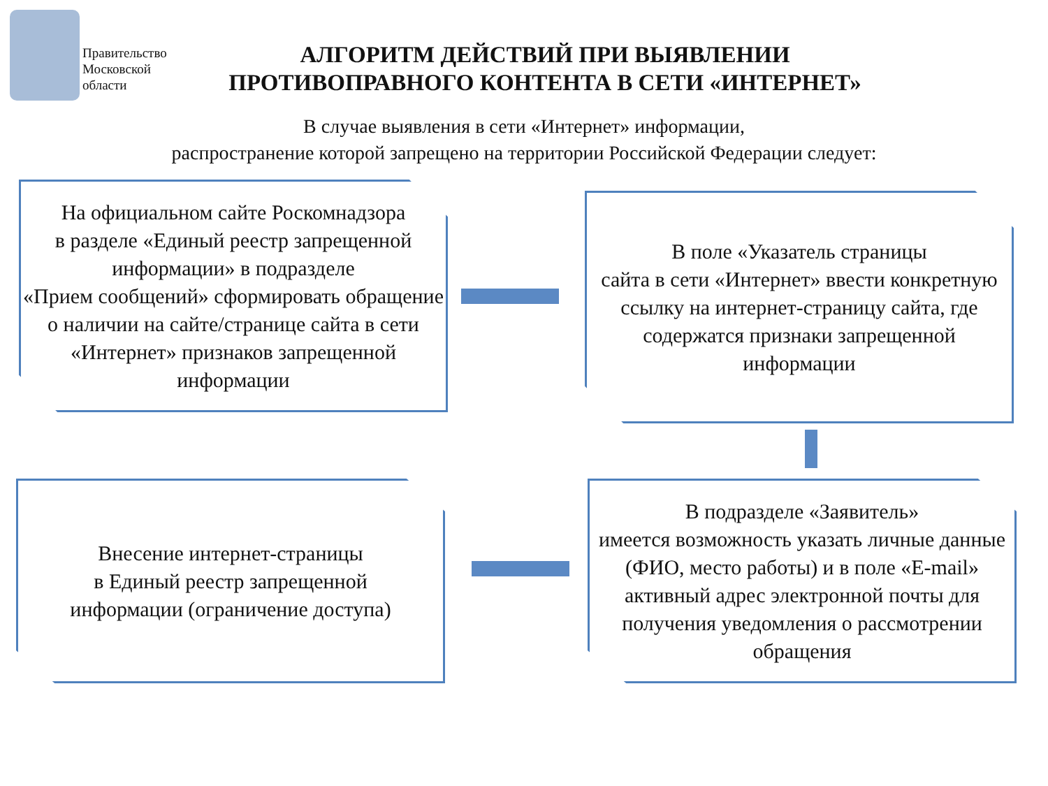Правительство
Московской
области
АЛГОРИТМ ДЕЙСТВИЙ ПРИ ВЫЯВЛЕНИИ
ПРОТИВОПРАВНОГО КОНТЕНТА В СЕТИ «ИНТЕРНЕТ»
В случае выявления в сети «Интернет» информации,
распространение которой запрещено на территории Российской Федерации следует:
На официальном сайте Роскомнадзора
в разделе «Единый реестр запрещенной информации» в подразделе
«Прием сообщений» сформировать обращение о наличии на сайте/странице сайта в сети «Интернет» признаков запрещенной информации
В поле «Указатель страницы
сайта в сети «Интернет» ввести конкретную ссылку на интернет-страницу сайта, где содержатся признаки запрещенной информации
В подразделе «Заявитель»
имеется возможность указать личные данные (ФИО, место работы) и в поле «E-mail» активный адрес электронной почты для получения уведомления о рассмотрении обращения
Внесение интернет-страницы
в Единый реестр запрещенной
информации (ограничение доступа)